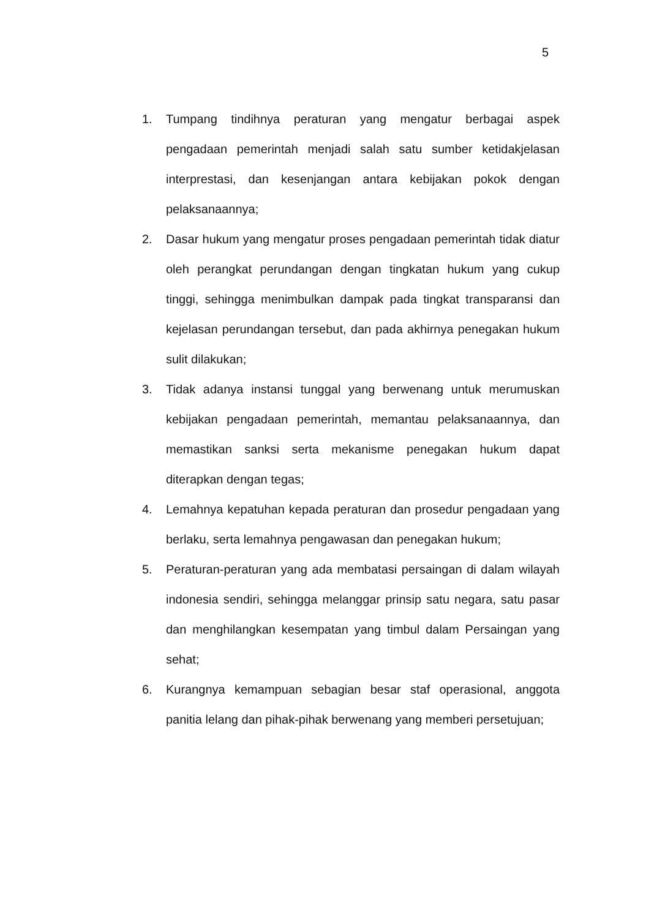5
1. Tumpang tindihnya peraturan yang mengatur berbagai aspek pengadaan pemerintah menjadi salah satu sumber ketidakjelasan interprestasi, dan kesenjangan antara kebijakan pokok dengan pelaksanaannya;
2. Dasar hukum yang mengatur proses pengadaan pemerintah tidak diatur oleh perangkat perundangan dengan tingkatan hukum yang cukup tinggi, sehingga menimbulkan dampak pada tingkat transparansi dan kejelasan perundangan tersebut, dan pada akhirnya penegakan hukum sulit dilakukan;
3. Tidak adanya instansi tunggal yang berwenang untuk merumuskan kebijakan pengadaan pemerintah, memantau pelaksanaannya, dan memastikan sanksi serta mekanisme penegakan hukum dapat diterapkan dengan tegas;
4. Lemahnya kepatuhan kepada peraturan dan prosedur pengadaan yang berlaku, serta lemahnya pengawasan dan penegakan hukum;
5. Peraturan-peraturan yang ada membatasi persaingan di dalam wilayah indonesia sendiri, sehingga melanggar prinsip satu negara, satu pasar dan menghilangkan kesempatan yang timbul dalam Persaingan yang sehat;
6. Kurangnya kemampuan sebagian besar staf operasional, anggota panitia lelang dan pihak-pihak berwenang yang memberi persetujuan;